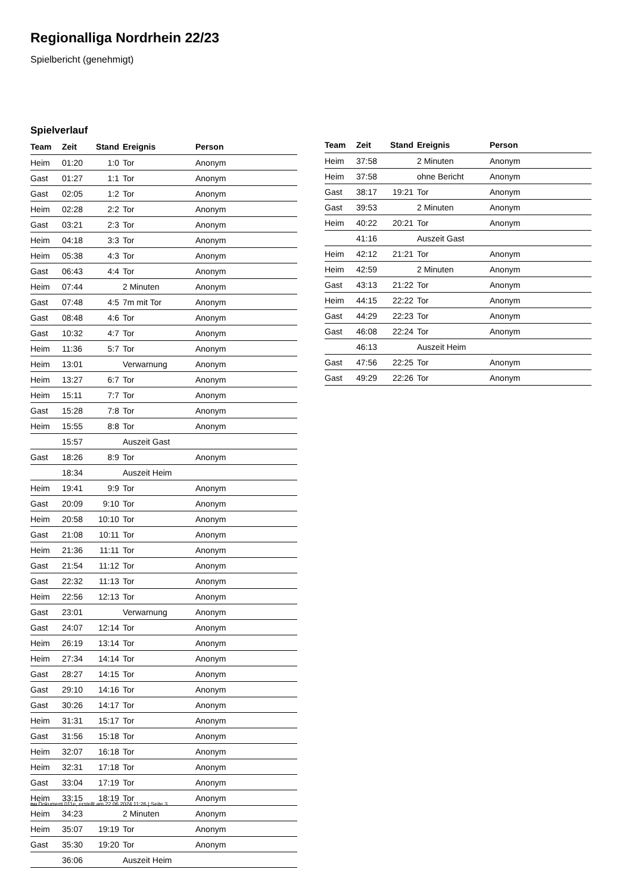Regionalliga Nordrhein 22/23
Spielbericht (genehmigt)
Spielverlauf
| Team | Zeit | Stand | Ereignis | Person |
| --- | --- | --- | --- | --- |
| Heim | 01:20 | 1:0 | Tor | Anonym |
| Gast | 01:27 | 1:1 | Tor | Anonym |
| Gast | 02:05 | 1:2 | Tor | Anonym |
| Heim | 02:28 | 2:2 | Tor | Anonym |
| Gast | 03:21 | 2:3 | Tor | Anonym |
| Heim | 04:18 | 3:3 | Tor | Anonym |
| Heim | 05:38 | 4:3 | Tor | Anonym |
| Gast | 06:43 | 4:4 | Tor | Anonym |
| Heim | 07:44 | | 2 Minuten | Anonym |
| Gast | 07:48 | 4:5 | 7m mit Tor | Anonym |
| Gast | 08:48 | 4:6 | Tor | Anonym |
| Gast | 10:32 | 4:7 | Tor | Anonym |
| Heim | 11:36 | 5:7 | Tor | Anonym |
| Heim | 13:01 | | Verwarnung | Anonym |
| Heim | 13:27 | 6:7 | Tor | Anonym |
| Heim | 15:11 | 7:7 | Tor | Anonym |
| Gast | 15:28 | 7:8 | Tor | Anonym |
| Heim | 15:55 | 8:8 | Tor | Anonym |
| | 15:57 | | Auszeit Gast | |
| Gast | 18:26 | 8:9 | Tor | Anonym |
| | 18:34 | | Auszeit Heim | |
| Heim | 19:41 | 9:9 | Tor | Anonym |
| Gast | 20:09 | 9:10 | Tor | Anonym |
| Heim | 20:58 | 10:10 | Tor | Anonym |
| Gast | 21:08 | 10:11 | Tor | Anonym |
| Heim | 21:36 | 11:11 | Tor | Anonym |
| Gast | 21:54 | 11:12 | Tor | Anonym |
| Gast | 22:32 | 11:13 | Tor | Anonym |
| Heim | 22:56 | 12:13 | Tor | Anonym |
| Gast | 23:01 | | Verwarnung | Anonym |
| Gast | 24:07 | 12:14 | Tor | Anonym |
| Heim | 26:19 | 13:14 | Tor | Anonym |
| Heim | 27:34 | 14:14 | Tor | Anonym |
| Gast | 28:27 | 14:15 | Tor | Anonym |
| Gast | 29:10 | 14:16 | Tor | Anonym |
| Gast | 30:26 | 14:17 | Tor | Anonym |
| Heim | 31:31 | 15:17 | Tor | Anonym |
| Gast | 31:56 | 15:18 | Tor | Anonym |
| Heim | 32:07 | 16:18 | Tor | Anonym |
| Heim | 32:31 | 17:18 | Tor | Anonym |
| Gast | 33:04 | 17:19 | Tor | Anonym |
| Heim | 33:15 | 18:19 | Tor | Anonym |
| Heim | 34:23 | | 2 Minuten | Anonym |
| Heim | 35:07 | 19:19 | Tor | Anonym |
| Gast | 35:30 | 19:20 | Tor | Anonym |
| | 36:06 | | Auszeit Heim | |
| Team | Zeit | Stand | Ereignis | Person |
| --- | --- | --- | --- | --- |
| Heim | 37:58 | | 2 Minuten | Anonym |
| Heim | 37:58 | | ohne Bericht | Anonym |
| Gast | 38:17 | 19:21 | Tor | Anonym |
| Gast | 39:53 | | 2 Minuten | Anonym |
| Heim | 40:22 | 20:21 | Tor | Anonym |
| | 41:16 | | Auszeit Gast | |
| Heim | 42:12 | 21:21 | Tor | Anonym |
| Heim | 42:59 | | 2 Minuten | Anonym |
| Gast | 43:13 | 21:22 | Tor | Anonym |
| Heim | 44:15 | 22:22 | Tor | Anonym |
| Gast | 44:29 | 22:23 | Tor | Anonym |
| Gast | 46:08 | 22:24 | Tor | Anonym |
| | 46:13 | | Auszeit Heim | |
| Gast | 47:56 | 22:25 | Tor | Anonym |
| Gast | 49:29 | 22:26 | Tor | Anonym |
nu.Dokument 011e, erstellt am 22.06.2024 11:26 | Seite 3